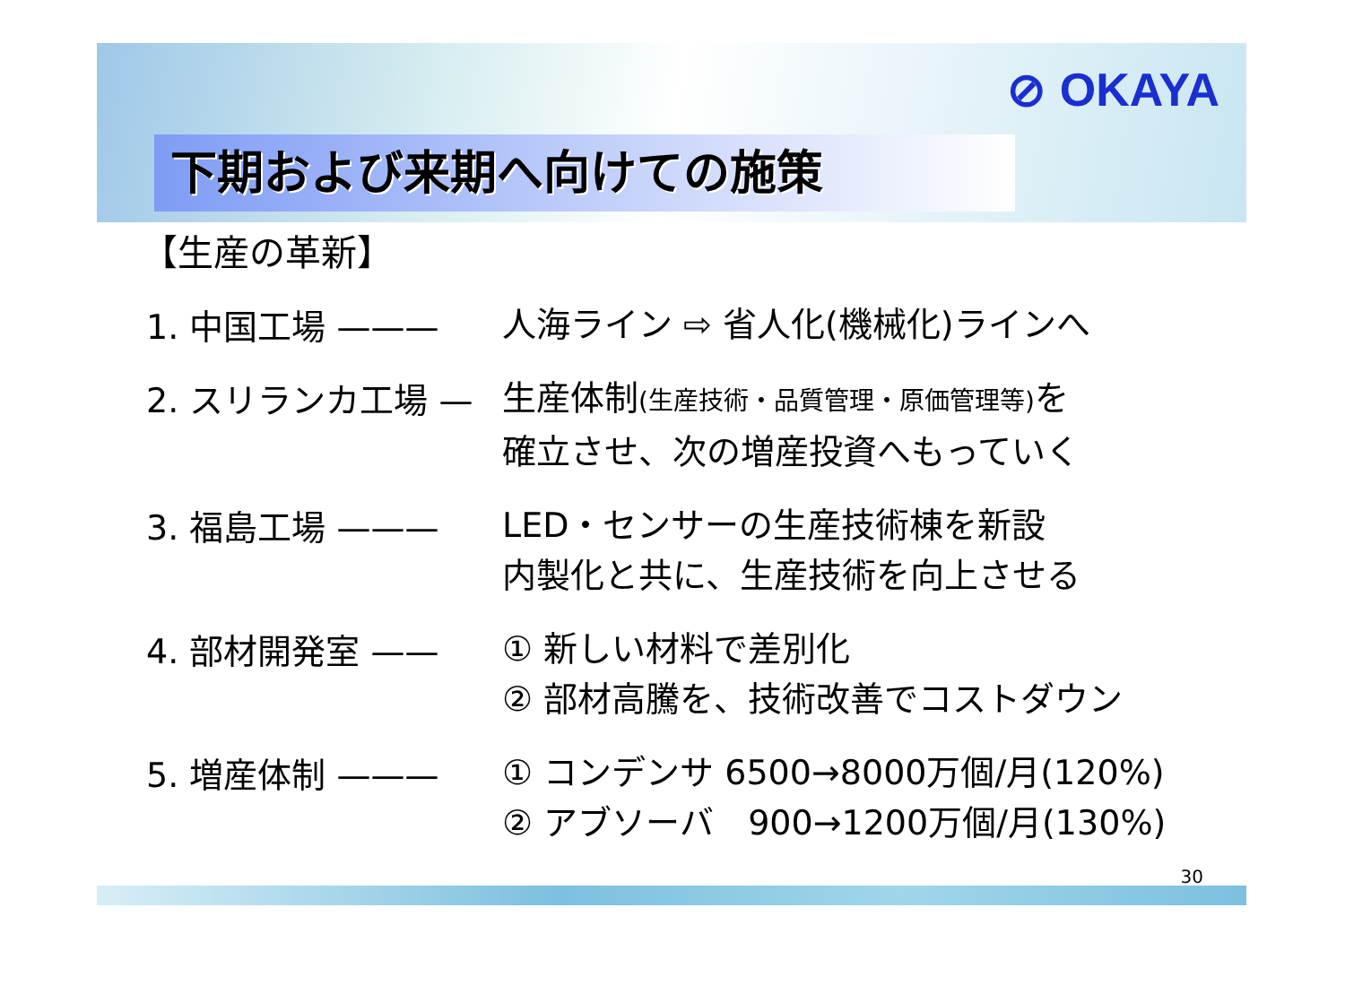⊘ OKAYA
下期および来期へ向けての施策
【生産の革新】
1. 中国工場 ———
人海ライン ⇨ 省人化(機械化)ラインへ
2. スリランカ工場 —
生産体制(生産技術・品質管理・原価管理等) を
確立させ、次の増産投資へもっていく
3. 福島工場 ———
LED・センサーの生産技術棟を新設
内製化と共に、生産技術を向上させる
4. 部材開発室 ——
① 新しい材料で差別化
② 部材高騰を、技術改善でコストダウン
5. 増産体制 ———
① コンデンサ 6500→8000万個/月(120%)
② アブソーバ　900→1200万個/月(130%)
30